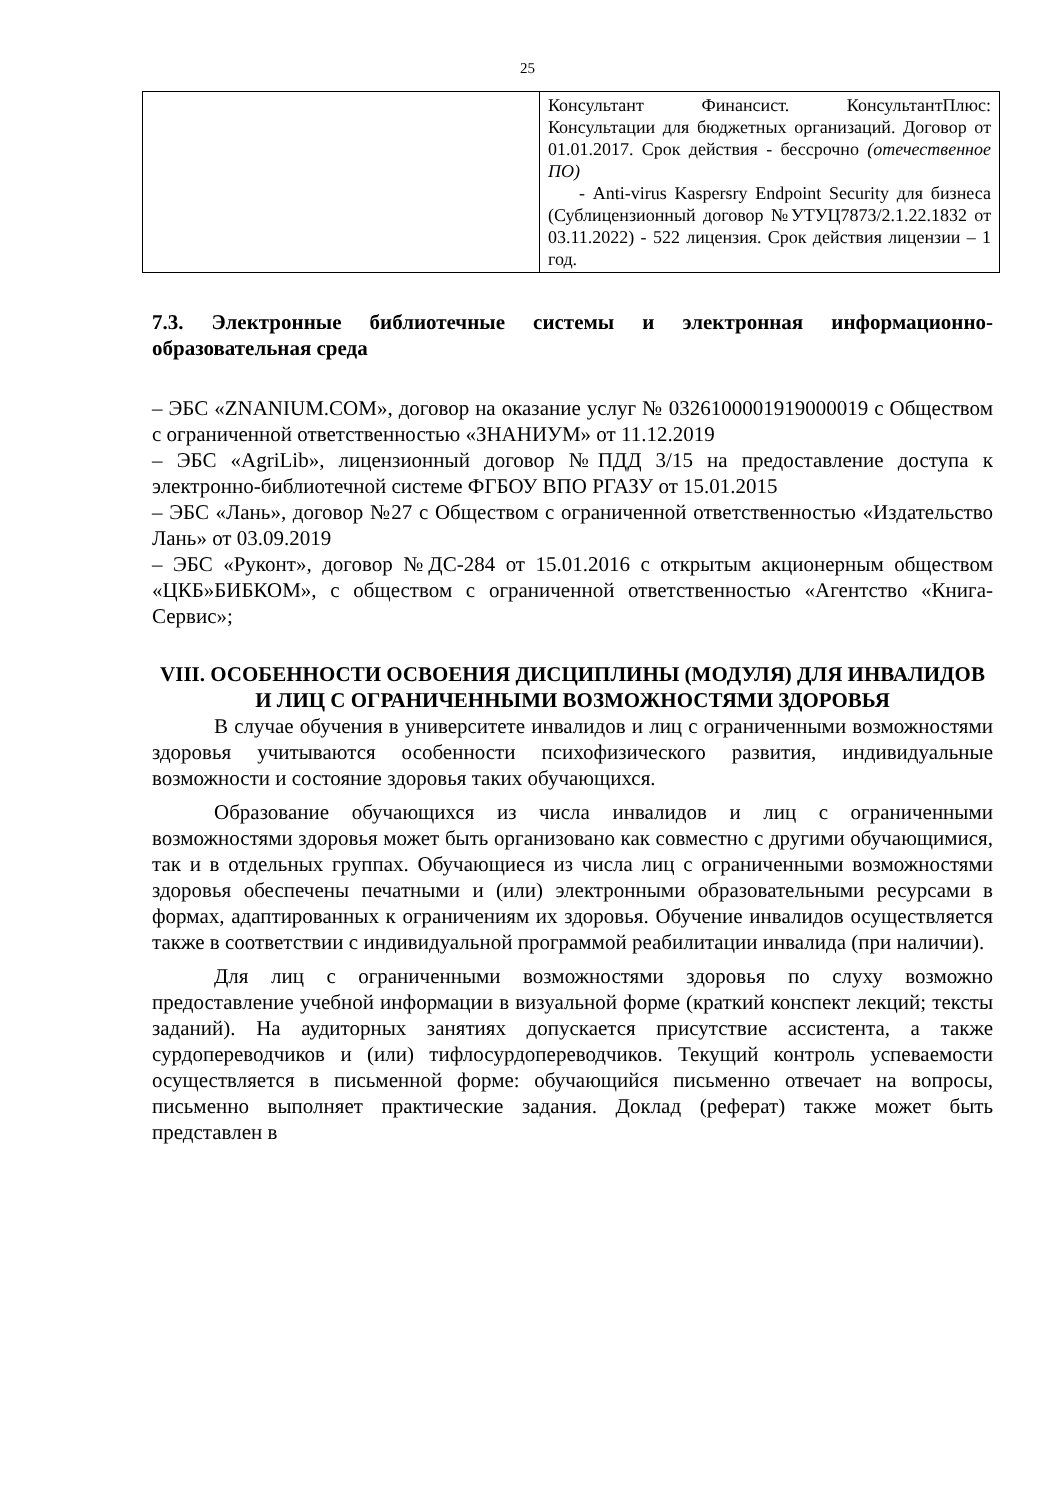25
| | Консультант Финансист. КонсультантПлюс: Консультации для бюджетных организаций. Договор от 01.01.2017. Срок действия - бессрочно (отечественное ПО) - Anti-virus Kaspersry Endpoint Security для бизнеса (Сублицензионный договор №УТУЦ7873/2.1.22.1832 от 03.11.2022) - 522 лицензия. Срок действия лицензии – 1 год. |
7.3. Электронные библиотечные системы и электронная информационно-образовательная среда
– ЭБС «ZNANIUM.COM», договор на оказание услуг № 0326100001919000019 с Обществом с ограниченной ответственностью «ЗНАНИУМ» от 11.12.2019
– ЭБС «AgriLib», лицензионный договор №ПДД 3/15 на предоставление доступа к электронно-библиотечной системе ФГБОУ ВПО РГАЗУ от 15.01.2015
– ЭБС «Лань», договор №27 с Обществом с ограниченной ответственностью «Издательство Лань» от 03.09.2019
– ЭБС «Руконт», договор №ДС-284 от 15.01.2016 с открытым акционерным обществом «ЦКБ»БИБКОМ», с обществом с ограниченной ответственностью «Агентство «Книга-Сервис»;
VIII. ОСОБЕННОСТИ ОСВОЕНИЯ ДИСЦИПЛИНЫ (МОДУЛЯ) ДЛЯ ИНВАЛИДОВ И ЛИЦ С ОГРАНИЧЕННЫМИ ВОЗМОЖНОСТЯМИ ЗДОРОВЬЯ
В случае обучения в университете инвалидов и лиц с ограниченными возможностями здоровья учитываются особенности психофизического развития, индивидуальные возможности и состояние здоровья таких обучающихся.
Образование обучающихся из числа инвалидов и лиц с ограниченными возможностями здоровья может быть организовано как совместно с другими обучающимися, так и в отдельных группах. Обучающиеся из числа лиц с ограниченными возможностями здоровья обеспечены печатными и (или) электронными образовательными ресурсами в формах, адаптированных к ограничениям их здоровья. Обучение инвалидов осуществляется также в соответствии с индивидуальной программой реабилитации инвалида (при наличии).
Для лиц с ограниченными возможностями здоровья по слуху возможно предоставление учебной информации в визуальной форме (краткий конспект лекций; тексты заданий). На аудиторных занятиях допускается присутствие ассистента, а также сурдопереводчиков и (или) тифлосурдопереводчиков. Текущий контроль успеваемости осуществляется в письменной форме: обучающийся письменно отвечает на вопросы, письменно выполняет практические задания. Доклад (реферат) также может быть представлен в